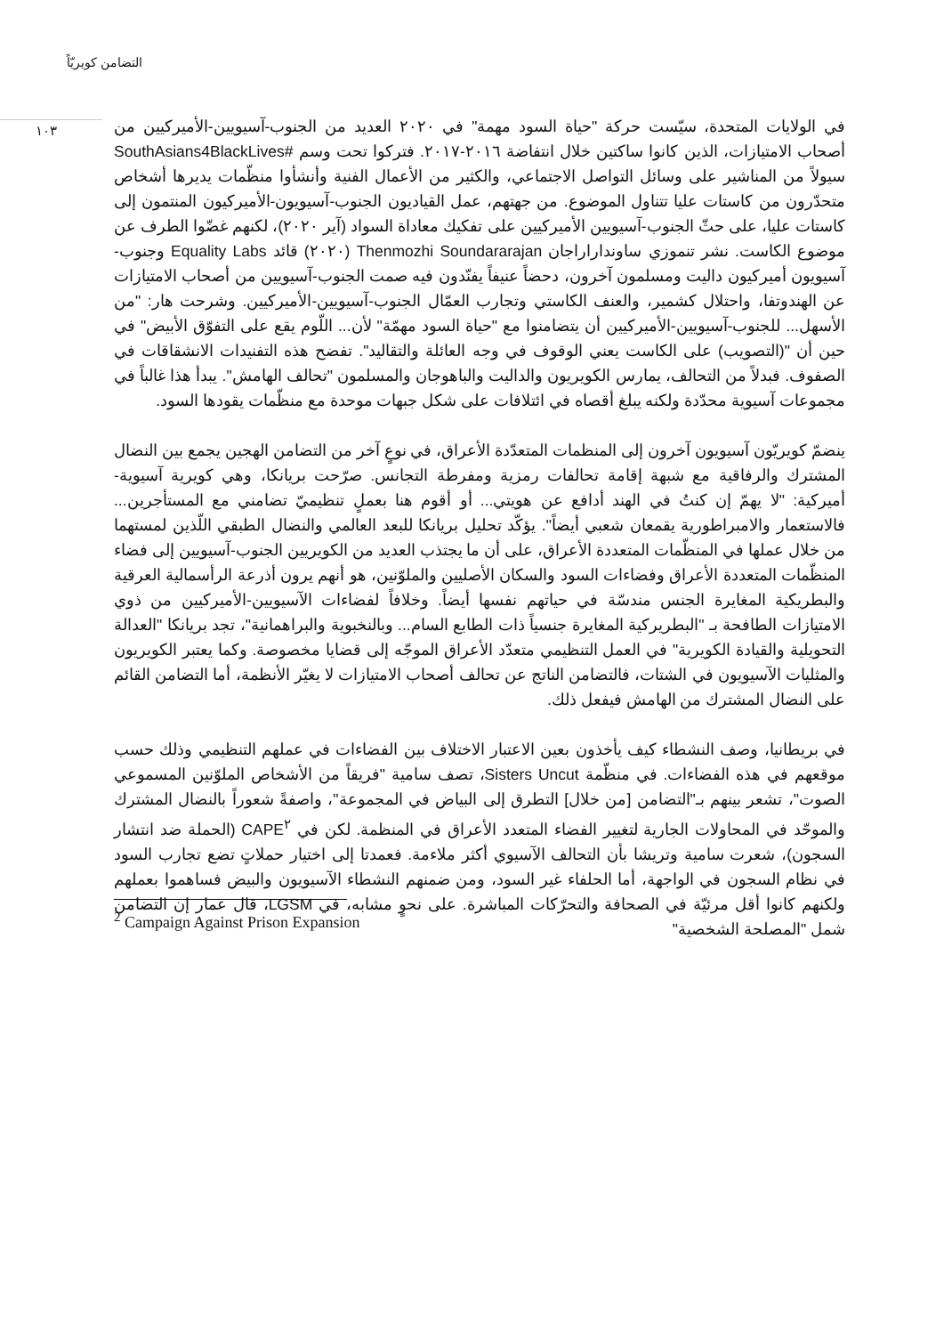التضامن كويريّاً
١٠٣
في الولايات المتحدة، سيّست حركة "حياة السود مهمة" في ٢٠٢٠ العديد من الجنوب-آسيويين-الأميركيين من أصحاب الامتيازات، الذين كانوا ساكتين خلال انتفاضة ٢٠١٦-٢٠١٧. فتركوا تحت وسم #SouthAsians4BlackLives سيولاً من المناشير على وسائل التواصل الاجتماعي، والكثير من الأعمال الفنية وأنشأوا منظّمات يديرها أشخاص متحدّرون من كاستات عليا تتناول الموضوع. من جهتهم، عمل القياديون الجنوب-آسيويون-الأميركيون المنتمون إلى كاستات عليا، على حثّ الجنوب-آسيويين الأميركيين على تفكيك معاداة السواد (آير ٢٠٢٠)، لكنهم غضّوا الطرف عن موضوع الكاست. نشر تنموزي ساونداراراجان Thenmozhi Soundararajan (٢٠٢٠) قائد Equality Labs وجنوب-آسيويون أميركيون داليت ومسلمون آخرون، دحضاً عنيفاً يفنّدون فيه صمت الجنوب-آسيويين من أصحاب الامتيازات عن الهندوتفا، واحتلال كشمير، والعنف الكاستي وتجارب العمّال الجنوب-آسيويين-الأميركيين. وشرحت هار: "من الأسهل... للجنوب-آسيويين-الأميركيين أن يتضامنوا مع "حياة السود مهمّة" لأن... اللّوم يقع على التفوّق الأبيض" في حين أن "(التصويب) على الكاست يعني الوقوف في وجه العائلة والتقاليد". تفضح هذه التفنيدات الانشقاقات في الصفوف. فبدلاً من التحالف، يمارس الكويريون والداليت والباهوجان والمسلمون "تحالف الهامش". يبدأ هذا غالباً في مجموعات آسيوية محدّدة ولكنه يبلغ أقصاه في ائتلافات على شكل جبهات موحدة مع منظّمات يقودها السود.
ينضمّ كويريّون آسيويون آخرون إلى المنظمات المتعدّدة الأعراق، في نوعٍ آخر من التضامن الهجين يجمع بين النضال المشترك والرفاقية مع شبهة إقامة تحالفات رمزية ومفرطة التجانس. صرّحت بريانكا، وهي كويرية آسيوية-أميركية: "لا يهمّ إن كنتُ في الهند أدافع عن هويتي... أو أقوم هنا بعملٍ تنظيميّ تضامني مع المستأجرين... فالاستعمار والامبراطورية يقمعان شعبي أيضاً". يؤكّد تحليل بريانكا للبعد العالمي والنضال الطبقي اللّذين لمستهما من خلال عملها في المنظّمات المتعددة الأعراق، على أن ما يجتذب العديد من الكويريين الجنوب-آسيويين إلى فضاء المنظّمات المتعددة الأعراق وفضاءات السود والسكان الأصليين والملوّنين، هو أنهم يرون أذرعة الرأسمالية العرقية والبطريكية المغايرة الجنس مندسّة في حياتهم نفسها أيضاً. وخلافاً لفضاءات الآسيويين-الأميركيين من ذوي الامتيازات الطافحة بـ "البطريركية المغايرة جنسياً ذات الطابع السام... وبالنخبوية والبراهمانية"، تجد بريانكا "العدالة التحويلية والقيادة الكويرية" في العمل التنظيمي متعدّد الأعراق الموجّه إلى قضايا مخصوصة. وكما يعتبر الكويريون والمثليات الآسيويون في الشتات، فالتضامن الناتج عن تحالف أصحاب الامتيازات لا يغيّر الأنظمة، أما التضامن القائم على النضال المشترك من الهامش فيفعل ذلك.
في بريطانيا، وصف النشطاء كيف يأخذون بعين الاعتبار الاختلاف بين الفضاءات في عملهم التنظيمي وذلك حسب موقعهم في هذه الفضاءات. في منظّمة Sisters Uncut، تصف سامية "فريقاً من الأشخاص الملوّنين المسموعي الصوت"، تشعر بينهم بـ"التضامن [من خلال] التطرق إلى البياض في المجموعة"، واصفةً شعوراً بالنضال المشترك والموحّد في المحاولات الجارية لتغيير الفضاء المتعدد الأعراق في المنظمة. لكن في CAPE<sup>٢</sup> (الحملة ضد انتشار السجون)، شعرت سامية وتريشا بأن التحالف الآسيوي أكثر ملاءمة. فعمدتا إلى اختيار حملاتٍ تضع تجارب السود في نظام السجون في الواجهة، أما الحلفاء غير السود، ومن ضمنهم النشطاء الآسيويون والبيض فساهموا بعملهم ولكنهم كانوا أقل مرئيّة في الصحافة والتحرّكات المباشرة. على نحوٍ مشابه، في LGSM، قال عمار إن التضامن شمل "المصلحة الشخصية"
<sup>2</sup> Campaign Against Prison Expansion